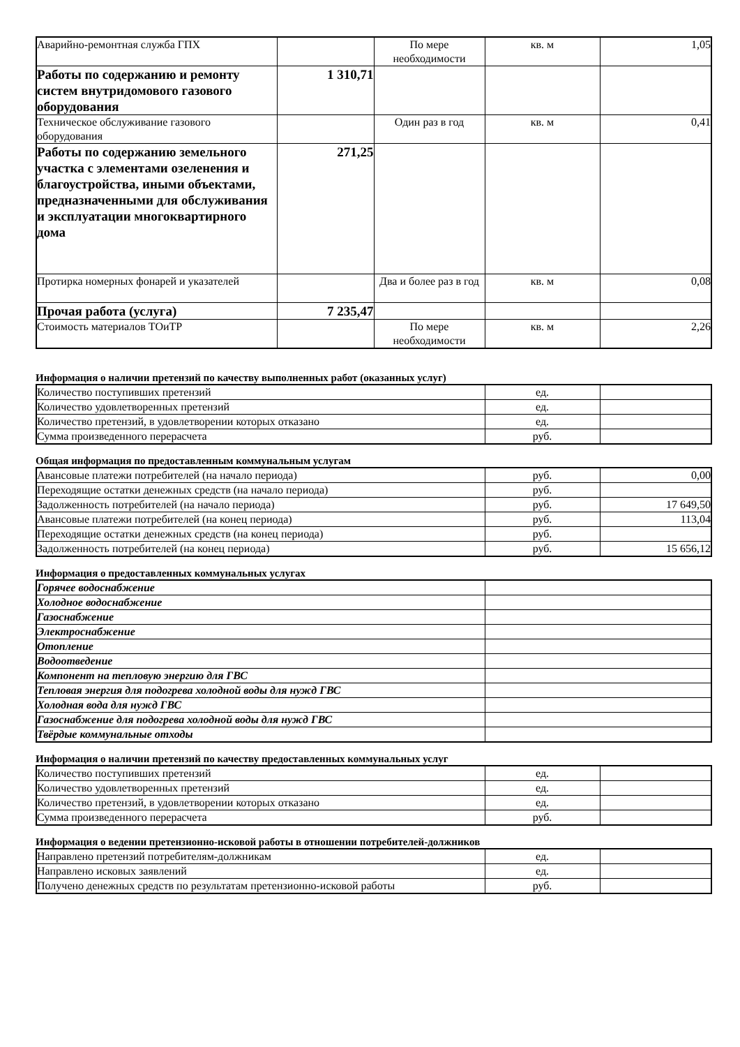| Аварийно-ремонтная служба ГПХ | | По мере необходимости | кв. м | 1,05 |
| Работы по содержанию и ремонту систем внутридомового газового оборудования | 1 310,71 | | | |
| Техническое обслуживание газового оборудования | | Один раз в год | кв. м | 0,41 |
| Работы по содержанию земельного участка с элементами озеленения и благоустройства, иными объектами, предназначенными для обслуживания и эксплуатации многоквартирного дома | 271,25 | | | |
| Протирка номерных фонарей и указателей | | Два и более раз в год | кв. м | 0,08 |
| Прочая работа (услуга) | 7 235,47 | | | |
| Стоимость материалов ТОиТР | | По мере необходимости | кв. м | 2,26 |
Информация о наличии претензий по качеству выполненных работ (оказанных услуг)
| Количество поступивших претензий | ед. | |
| Количество удовлетворенных претензий | ед. | |
| Количество претензий, в удовлетворении которых отказано | ед. | |
| Сумма произведенного перерасчета | руб. | |
Общая информация по предоставленным коммунальным услугам
| Авансовые платежи потребителей (на начало периода) | руб. | 0,00 |
| Переходящие остатки денежных средств (на начало периода) | руб. | |
| Задолженность потребителей (на начало периода) | руб. | 17 649,50 |
| Авансовые платежи потребителей (на конец периода) | руб. | 113,04 |
| Переходящие остатки денежных средств (на конец периода) | руб. | |
| Задолженность потребителей (на конец периода) | руб. | 15 656,12 |
Информация о предоставленных коммунальных услугах
| Горячее водоснабжение | |
| Холодное водоснабжение | |
| Газоснабжение | |
| Электроснабжение | |
| Отопление | |
| Водоотведение | |
| Компонент на тепловую энергию для ГВС | |
| Тепловая энергия для подогрева холодной воды для нужд ГВС | |
| Холодная вода для нужд ГВС | |
| Газоснабжение для подогрева холодной воды для нужд ГВС | |
| Твёрдые коммунальные отходы | |
Информация о наличии претензий по качеству предоставленных коммунальных услуг
| Количество поступивших претензий | ед. | |
| Количество удовлетворенных претензий | ед. | |
| Количество претензий, в удовлетворении которых отказано | ед. | |
| Сумма произведенного перерасчета | руб. | |
Информация о ведении претензионно-исковой работы в отношении потребителей-должников
| Направлено претензий потребителям-должникам | ед. | |
| Направлено исковых заявлений | ед. | |
| Получено денежных средств по результатам претензионно-исковой работы | руб. | |